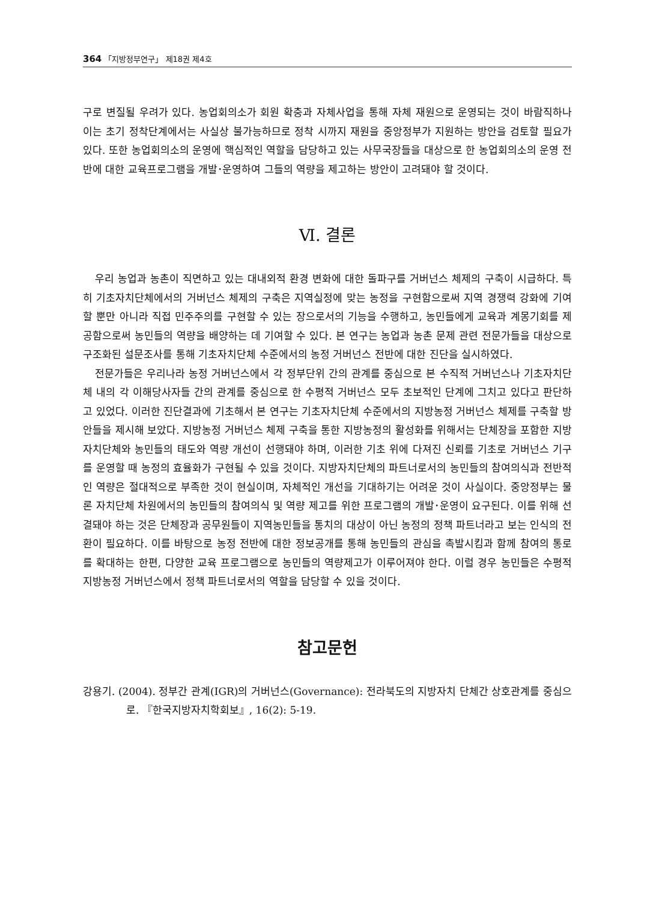364 「지방정부연구」 제18권 제4호
구로 변질될 우려가 있다. 농업회의소가 회원 확충과 자체사업을 통해 자체 재원으로 운영되는 것이 바람직하나 이는 초기 정착단계에서는 사실상 불가능하므로 정착 시까지 재원을 중앙정부가 지원하는 방안을 검토할 필요가 있다. 또한 농업회의소의 운영에 핵심적인 역할을 담당하고 있는 사무국장들을 대상으로 한 농업회의소의 운영 전반에 대한 교육프로그램을 개발･운영하여 그들의 역량을 제고하는 방안이 고려돼야 할 것이다.
Ⅵ. 결론
우리 농업과 농촌이 직면하고 있는 대내외적 환경 변화에 대한 돌파구를 거버넌스 체제의 구축이 시급하다. 특히 기초자치단체에서의 거버넌스 체제의 구축은 지역실정에 맞는 농정을 구현함으로써 지역 경쟁력 강화에 기여할 뿐만 아니라 직접 민주주의를 구현할 수 있는 장으로서의 기능을 수행하고, 농민들에게 교육과 계몽기회를 제공함으로써 농민들의 역량을 배양하는 데 기여할 수 있다. 본 연구는 농업과 농촌 문제 관련 전문가들을 대상으로 구조화된 설문조사를 통해 기초자치단체 수준에서의 농정 거버넌스 전반에 대한 진단을 실시하였다.
전문가들은 우리나라 농정 거버넌스에서 각 정부단위 간의 관계를 중심으로 본 수직적 거버넌스나 기초자치단체 내의 각 이해당사자들 간의 관계를 중심으로 한 수평적 거버넌스 모두 초보적인 단계에 그치고 있다고 판단하고 있었다. 이러한 진단결과에 기초해서 본 연구는 기초자치단체 수준에서의 지방농정 거버넌스 체제를 구축할 방안들을 제시해 보았다. 지방농정 거버넌스 체제 구축을 통한 지방농정의 활성화를 위해서는 단체장을 포함한 지방자치단체와 농민들의 태도와 역량 개선이 선행돼야 하며, 이러한 기초 위에 다져진 신뢰를 기초로 거버넌스 기구를 운영할 때 농정의 효율화가 구현될 수 있을 것이다. 지방자치단체의 파트너로서의 농민들의 참여의식과 전반적인 역량은 절대적으로 부족한 것이 현실이며, 자체적인 개선을 기대하기는 어려운 것이 사실이다. 중앙정부는 물론 자치단체 차원에서의 농민들의 참여의식 및 역량 제고를 위한 프로그램의 개발･운영이 요구된다. 이를 위해 선결돼야 하는 것은 단체장과 공무원들이 지역농민들을 통치의 대상이 아닌 농정의 정책 파트너라고 보는 인식의 전환이 필요하다. 이를 바탕으로 농정 전반에 대한 정보공개를 통해 농민들의 관심을 촉발시킴과 함께 참여의 통로를 확대하는 한편, 다양한 교육 프로그램으로 농민들의 역량제고가 이루어져야 한다. 이럴 경우 농민들은 수평적 지방농정 거버넌스에서 정책 파트너로서의 역할을 담당할 수 있을 것이다.
참고문헌
강용기. (2004). 정부간 관계(IGR)의 거버넌스(Governance): 전라북도의 지방자치 단체간 상호관계를 중심으로. 『한국지방자치학회보』, 16(2): 5-19.